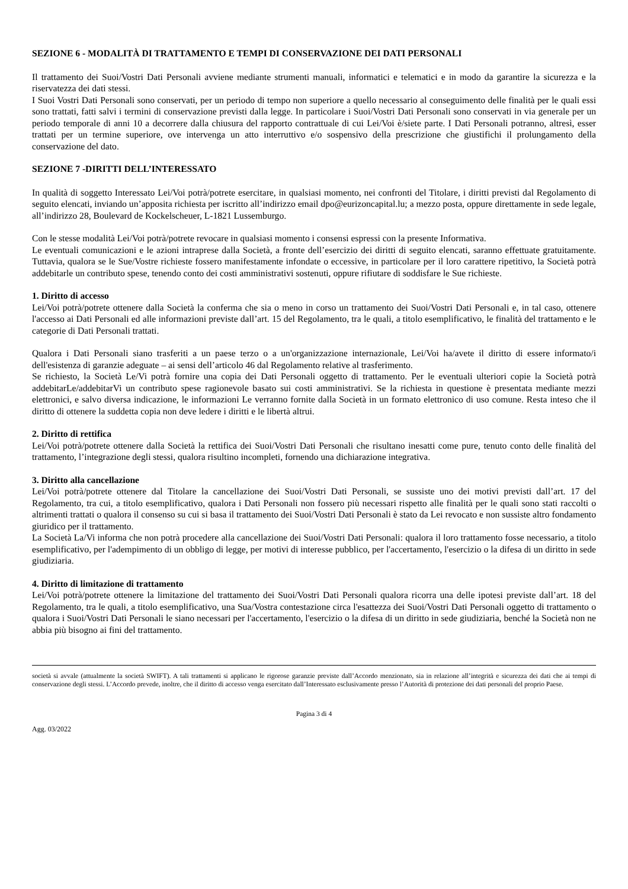SEZIONE 6 - MODALITÀ DI TRATTAMENTO E TEMPI DI CONSERVAZIONE DEI DATI PERSONALI
Il trattamento dei Suoi/Vostri Dati Personali avviene mediante strumenti manuali, informatici e telematici e in modo da garantire la sicurezza e la riservatezza dei dati stessi.
I Suoi Vostri Dati Personali sono conservati, per un periodo di tempo non superiore a quello necessario al conseguimento delle finalità per le quali essi sono trattati, fatti salvi i termini di conservazione previsti dalla legge. In particolare i Suoi/Vostri Dati Personali sono conservati in via generale per un periodo temporale di anni 10 a decorrere dalla chiusura del rapporto contrattuale di cui Lei/Voi è/siete parte. I Dati Personali potranno, altresì, esser trattati per un termine superiore, ove intervenga un atto interruttivo e/o sospensivo della prescrizione che giustifichi il prolungamento della conservazione del dato.
SEZIONE 7 -DIRITTI DELL’INTERESSATO
In qualità di soggetto Interessato Lei/Voi potrà/potrete esercitare, in qualsiasi momento, nei confronti del Titolare, i diritti previsti dal Regolamento di seguito elencati, inviando un’apposita richiesta per iscritto all’indirizzo email dpo@eurizoncapital.lu; a mezzo posta, oppure direttamente in sede legale, all’indirizzo 28, Boulevard de Kockelscheuer, L-1821 Lussemburgo.
Con le stesse modalità Lei/Voi potrà/potrete revocare in qualsiasi momento i consensi espressi con la presente Informativa.
Le eventuali comunicazioni e le azioni intraprese dalla Società, a fronte dell’esercizio dei diritti di seguito elencati, saranno effettuate gratuitamente. Tuttavia, qualora se le Sue/Vostre richieste fossero manifestamente infondate o eccessive, in particolare per il loro carattere ripetitivo, la Società potrà addebitarle un contributo spese, tenendo conto dei costi amministrativi sostenuti, oppure rifiutare di soddisfare le Sue richieste.
1. Diritto di accesso
Lei/Voi potrà/potrete ottenere dalla Società la conferma che sia o meno in corso un trattamento dei Suoi/Vostri Dati Personali e, in tal caso, ottenere l'accesso ai Dati Personali ed alle informazioni previste dall’art. 15 del Regolamento, tra le quali, a titolo esemplificativo, le finalità del trattamento e le categorie di Dati Personali trattati.
Qualora i Dati Personali siano trasferiti a un paese terzo o a un'organizzazione internazionale, Lei/Voi ha/avete il diritto di essere informato/i dell'esistenza di garanzie adeguate – ai sensi dell’articolo 46 dal Regolamento relative al trasferimento.
Se richiesto, la Società Le/Vi potrà fornire una copia dei Dati Personali oggetto di trattamento. Per le eventuali ulteriori copie la Società potrà addebitarLe/addebitarVi un contributo spese ragionevole basato sui costi amministrativi. Se la richiesta in questione è presentata mediante mezzi elettronici, e salvo diversa indicazione, le informazioni Le verranno fornite dalla Società in un formato elettronico di uso comune. Resta inteso che il diritto di ottenere la suddetta copia non deve ledere i diritti e le libertà altrui.
2. Diritto di rettifica
Lei/Voi potrà/potrete ottenere dalla Società la rettifica dei Suoi/Vostri Dati Personali che risultano inesatti come pure, tenuto conto delle finalità del trattamento, l’integrazione degli stessi, qualora risultino incompleti, fornendo una dichiarazione integrativa.
3. Diritto alla cancellazione
Lei/Voi potrà/potrete ottenere dal Titolare la cancellazione dei Suoi/Vostri Dati Personali, se sussiste uno dei motivi previsti dall’art. 17 del Regolamento, tra cui, a titolo esemplificativo, qualora i Dati Personali non fossero più necessari rispetto alle finalità per le quali sono stati raccolti o altrimenti trattati o qualora il consenso su cui si basa il trattamento dei Suoi/Vostri Dati Personali è stato da Lei revocato e non sussiste altro fondamento giuridico per il trattamento.
La Società La/Vi informa che non potrà procedere alla cancellazione dei Suoi/Vostri Dati Personali: qualora il loro trattamento fosse necessario, a titolo esemplificativo, per l'adempimento di un obbligo di legge, per motivi di interesse pubblico, per l'accertamento, l'esercizio o la difesa di un diritto in sede giudiziaria.
4. Diritto di limitazione di trattamento
Lei/Voi potrà/potrete ottenere la limitazione del trattamento dei Suoi/Vostri Dati Personali qualora ricorra una delle ipotesi previste dall’art. 18 del Regolamento, tra le quali, a titolo esemplificativo, una Sua/Vostra contestazione circa l'esattezza dei Suoi/Vostri Dati Personali oggetto di trattamento o qualora i Suoi/Vostri Dati Personali le siano necessari per l'accertamento, l'esercizio o la difesa di un diritto in sede giudiziaria, benché la Società non ne abbia più bisogno ai fini del trattamento.
società si avvale (attualmente la società SWIFT). A tali trattamenti si applicano le rigorose garanzie previste dall’Accordo menzionato, sia in relazione all’integrità e sicurezza dei dati che ai tempi di conservazione degli stessi. L’Accordo prevede, inoltre, che il diritto di accesso venga esercitato dall’Interessato esclusivamente presso l’Autorità di protezione dei dati personali del proprio Paese.
Pagina 3 di 4
Agg. 03/2022